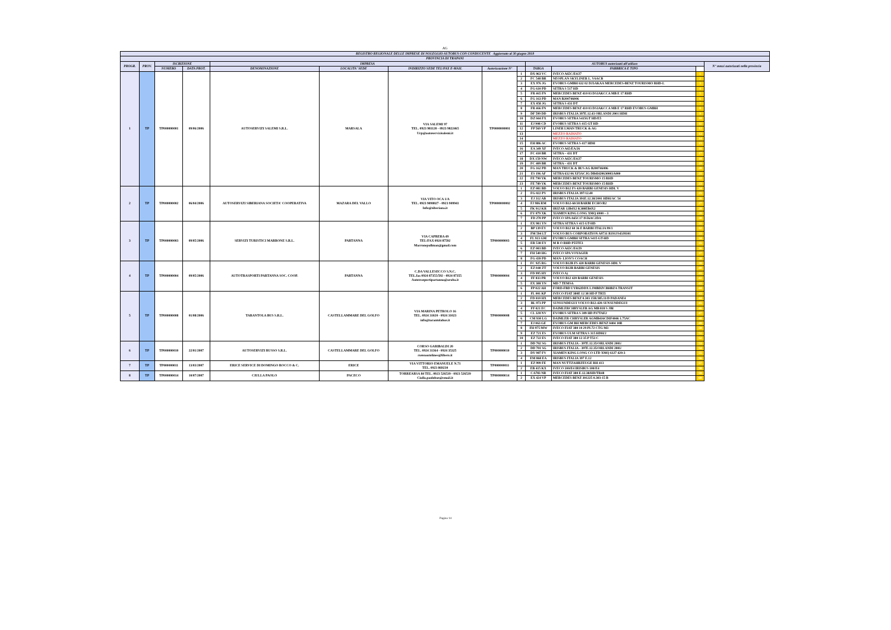AG
| REGISTRO REGIONALE DELLE IMPRESE DI NOLEGGIO AUTOBUS CON CONDUCENTE Aggiornato al 30 giugno 2018 | | | | | | | | | | | | |
| PROVINCIA DI TRAPANI | | | | | | | | | | | | |
| PROGR. | PROV. | ISCRIZIONE | | IMPRESA | | | | | AUTOBUS autorizzati all'utilizzo | | | N° mezzi autorizzati nella provincia |
| | | NUMERO | DATA PROT. | DENOMINAZIONE | LOCALITA' SEDE | INDIRIZZO SEDE TEL/FAX E-MAIL | Autorizzazione N° | | TARGA | FABBRICA E TIPO | | |
| 1 | TP | TP000000001 | 09/06/2006 | AUTOSERVIZI SALEMI S.R.L. | MARSALA | VIA SALEMI 97 TEL. 0923 981120 - 0923 9822465 Urp@autoservizisalemi.it | TP0000000001 | 1 | DX 063 VC | IVECO A65C/E4/27 | 1 | |
| | | | | | | | | 2 | FC 548 BR | NEOPLAN SKYLINER L. V6ACB | 2 | |
| | | | | | | | | 3 | EX 976 JG | EVOBUS GMBH 632 02 DJ3AKAA MERCEDES-BENZ TOURISMO RHD-L | 3 | |
| | | | | | | | | 4 | FG 610 PD | SETRA S 517 HD | 4 | |
| | | | | | | | | 5 | FR 465 FN | MERCEDES BENZ 410 03 DS3AKCCA MB E 17 RHD | 5 | |
| | | | | | | | | 6 | FG 163 PD | MAN B200746006 | 6 | |
| | | | | | | | | 7 | EX 058 JG | SETRA S 431 DT | 7 | |
| | | | | | | | | 8 | FR 466 FN | MERCEDES BENZ 410 03 DS3AKCCA MB E 17 RHD EVOBUS GMBH | 8 | |
| | | | | | | | | 9 | DF 599 DD | IRISBUS ITALIA 397E.12.43 ORLANDI 2001 HDH | 9 | |
| | | | | | | | | 10 | DZ 044 FX | EVOBUS SETRA S415GT HD/E5 | 10 | |
| | | | | | | | | 11 | EJ 908 CD | EVOBUS SETRA S 415 GT HD | 11 | |
| | | | | | | | | 12 | FP 569 VP | LINER LMAN TRUCK & AG | 12 | |
| | | | | | | | | 13 | | MEZZO RADIATO | 13 | |
| | | | | | | | | 14 | | MEZZO RADIATO | 14 | |
| | | | | | | | | 15 | EH 886 AC | EVOBUS SETRA S 417 HDH | 15 | |
| | | | | | | | | 16 | EA 349 XF | IVECO A65/EA/26 | 16 | |
| | | | | | | | | 17 | FC 410 BR | SETRA – 431 DT | 17 | |
| | | | | | | | | 18 | DX 159 NW | IVECO A65C/E4/27 | 18 | |
| | | | | | | | | 19 | FC 409 BR | SETRA – 431 DT | 19 | |
| | | | | | | | | 20 | FG 162 PD | MAN TRUCK & BUS AG B200746006 | 20 | |
| | | | | | | | | 21 | ES 196 AF | SETRA 632 06 XF3ACJG DB4I420630003A000 | 21 | |
| | | | | | | | | 22 | FE 790 YK | MERCEDES BENZ TOURISMO 15 RHD | 22 | |
| | | | | | | | | 23 | FE 789 YK | MERCEDES BENZ TOURISMO 15 RHD | 23 | |
| 2 | TP | TP000000002 | 06/04/2006 | AUTOSERVIZI SIBERIANA SOCIETA' COOPERATIVA | MAZARA DEL VALLO | VIA VITO OCA 1/A TEL. 0923 9098027 - 0923 909941 Info@siberiana.it | TP0000000002 | 1 | EZ 081 BD | VOLVO B12 FS 420 BARBI GENESIS HDL V | 24 | |
| | | | | | | | | 2 | FG 022 PV | IRISBUS ITALIA 397/12.40 | 25 | |
| | | | | | | | | 3 | EJ 312 AB | IRISBUS ITALIA 391E.12.38/2001 HDH/AC 54 | 26 | |
| | | | | | | | | 4 | FJ 986 RM | VOLVO B12-60/38 BARBI ECHO/R2 | 27 | |
| | | | | | | | | 5 | FK 912 KR | IRIZAR 12B4X2 K380EB4X2 | 28 | |
| | | | | | | | | 6 | EV 079 XK | XIAMEN KING LONG XMQ 6900 – 3 | 29 | |
| | | | | | | | | 7 | FD 270 PP | IVECO SPA A65C17 IS56AC2DA | 30 | |
| 3 | TP | TP000000003 | 09/05/2006 | SERVIZI TURISTICI MARRONE S.R.L. | PARTANNA | VIA CAPRERA 49 TEL/FAX 0924 87592 Marronepullman@gmail.com | TP000000003 | 1 | EX 981 YN | SETRA SETRA S 415 GT-HD | 31 | |
| | | | | | | | | 2 | BP 139 EY | VOLVO B12 60 36 E BARBI ITALIA 99/1 | 32 | |
| | | | | | | | | 3 | FM 594 LT | VOLVO BUS CORPORATION A9731 R191JS43J8101 | 33 | |
| | | | | | | | | 4 | FL 913 GM | EVOBUS GMBH SETRA S415 GT-HD | 34 | |
| | | | | | | | | 5 | ER 538 EY | M B O RHD P55TE3 | 35 | |
| | | | | | | | | 6 | EZ 003 BD | IVECO A65C/E4/29 | 36 | |
| | | | | | | | | 7 | FH 540 HG | IVECO SPA VOYAGER | 37 | |
| | | | | | | | | 8 | FG 439 PD | MAN- LION'S COACH | 38 | |
| 4 | TP | TP000000004 | 09/05/2006 | AUTOTRASPORTI PARTANNA SOC. COOP. | PARTANNA | C.DA VALLESECCO S.N.C. TEL.fax 0924 87355/592 - 0924 87355 Autotrasportipartanna@aruba.it | TP000000004 | 1 | FC 925 RG | VOLVO B12B FS 420 BARBI GENESIS HDL V | 39 | |
| | | | | | | | | 2 | EZ 040 ZT | VOLVO B12B BARBI GENESIS | 40 | |
| | | | | | | | | 3 | FD 995 HY | IVECO A) | 41 | |
| | | | | | | | | 4 | FF 833 PR | VOLVO B12 420 BARBI GENESIS | 42 | |
| | | | | | | | | 5 | EX 388 YN | MD 7 TEMSA | 43 | |
| | | | | | | | | 6 | FP 022 AH | FORD-FBD UYR62DDX LJMBDZCBHBZA TRANSIT | 44 | |
| 5 | TP | TP000000008 | 01/08/2006 | TARANTOLA BUS S.R.L. | CASTELLAMMARE DEL GOLFO | VIA MARINA PETROLO 16 TEL. 0924 31020 - 0924 31023 info@tarantolabus.it | TP000000008 | 1 | FL 001 KP | IVECO FIAT 380E 12 38 HD P TR55 | 43 | |
| | | | | | | | | 2 | FD 010 HX | MERCEDES BENZ 0.303 15R/385.11/D PADANE4 | 44 | |
| | | | | | | | | 3 | BL 973 PP | SUNSUNDEGUI VOLVO B12-420-SUNSUNDEGUI | 45 | |
| | | | | | | | | 4 | FF 021 EC | DAIMLERCHRYSLER AG MB 818 S JBI | 46 | |
| | | | | | | | | 5 | CL 328 NV | EVOBUS SETRA S 309 HD P37TAE2 | 47 | |
| | | | | | | | | 6 | CM 930 LG | DAIMLER CHRYSLER AGMB416CDIF4046 1.75AC | 48 | |
| | | | | | | | | 7 | EJ 063 GE | EVOBUS GM BH MERCEDES BENZ 0404 10R | 49 | |
| | | | | | | | | 8 | FH 975 MW | IVECO FIAT 380 10 29 PL72 CTG M3 | 50 | |
| | | | | | | | | 9 | EZ 721 ES | EVOBUS ULM SETRA S 315 HDH/2 | 51 | |
| | | | | | | | | 10 | EZ 722 ES | IVECO FIAT 380 12 35 P T53 C | 52 | |
| 6 | TP | TP000000010 | 22/01/2007 | AUTOSERVIZI RUSSO S.R.L. | CASTELLAMMARE DEL GOLFO | CORSO GARIBALDI 20 TEL. 0924 31364 - 0924 35325 russoautolinee@libero.it | TP000000010 | 1 | DD 702 SG | IRISBUS ITALIA - 397E.12.35/ORLANDI 2001/ | 53 | |
| | | | | | | | | 2 | DD 701 SG | IRISBUS ITALIA - 397E.12.35/ORLANDI 2001/ | 54 | |
| | | | | | | | | 3 | DY 987 FV | XIAMEN KING LONG CO LTD XMQ 6127 420-3 | 55 | |
| | | | | | | | | 4 | EM 868 EA | IRISBUS ITALIA 397 E.12 | 56 | |
| 7 | TP | TP000000011 | 13/03/2007 | ERICE SERVICE DI DOMINGO ROCCO & C. | ERICE | VIA VITTORIO EMANUELE N.71 TEL. 0923 869230 | TP000000011 | 1 | EZ 999 FE | MAN NUTTZAHRZEUGE RH 413 | 57 | |
| | | | | | | | | 2 | EB 415 KX | IVECO 100/E4 IRISBUS 100/E4 | 58 | |
| 8 | TP | TP000000014 | 10/07/2007 | CIULLA PAOLO | PACECO | TORREARSA 84 TEL. 0923 526539 - 0923 526539 Ciulla.paolobus@email.it | TP000000014 | 1 | CA783 NR | IVECO FIAT 380 E.12.38/HD/TR48 | 59 | |
| | | | | | | | | 2 | EX 424 VP | MERCEDES BENZ 301225 0.303-15 B | 60 | |
Pagina 14